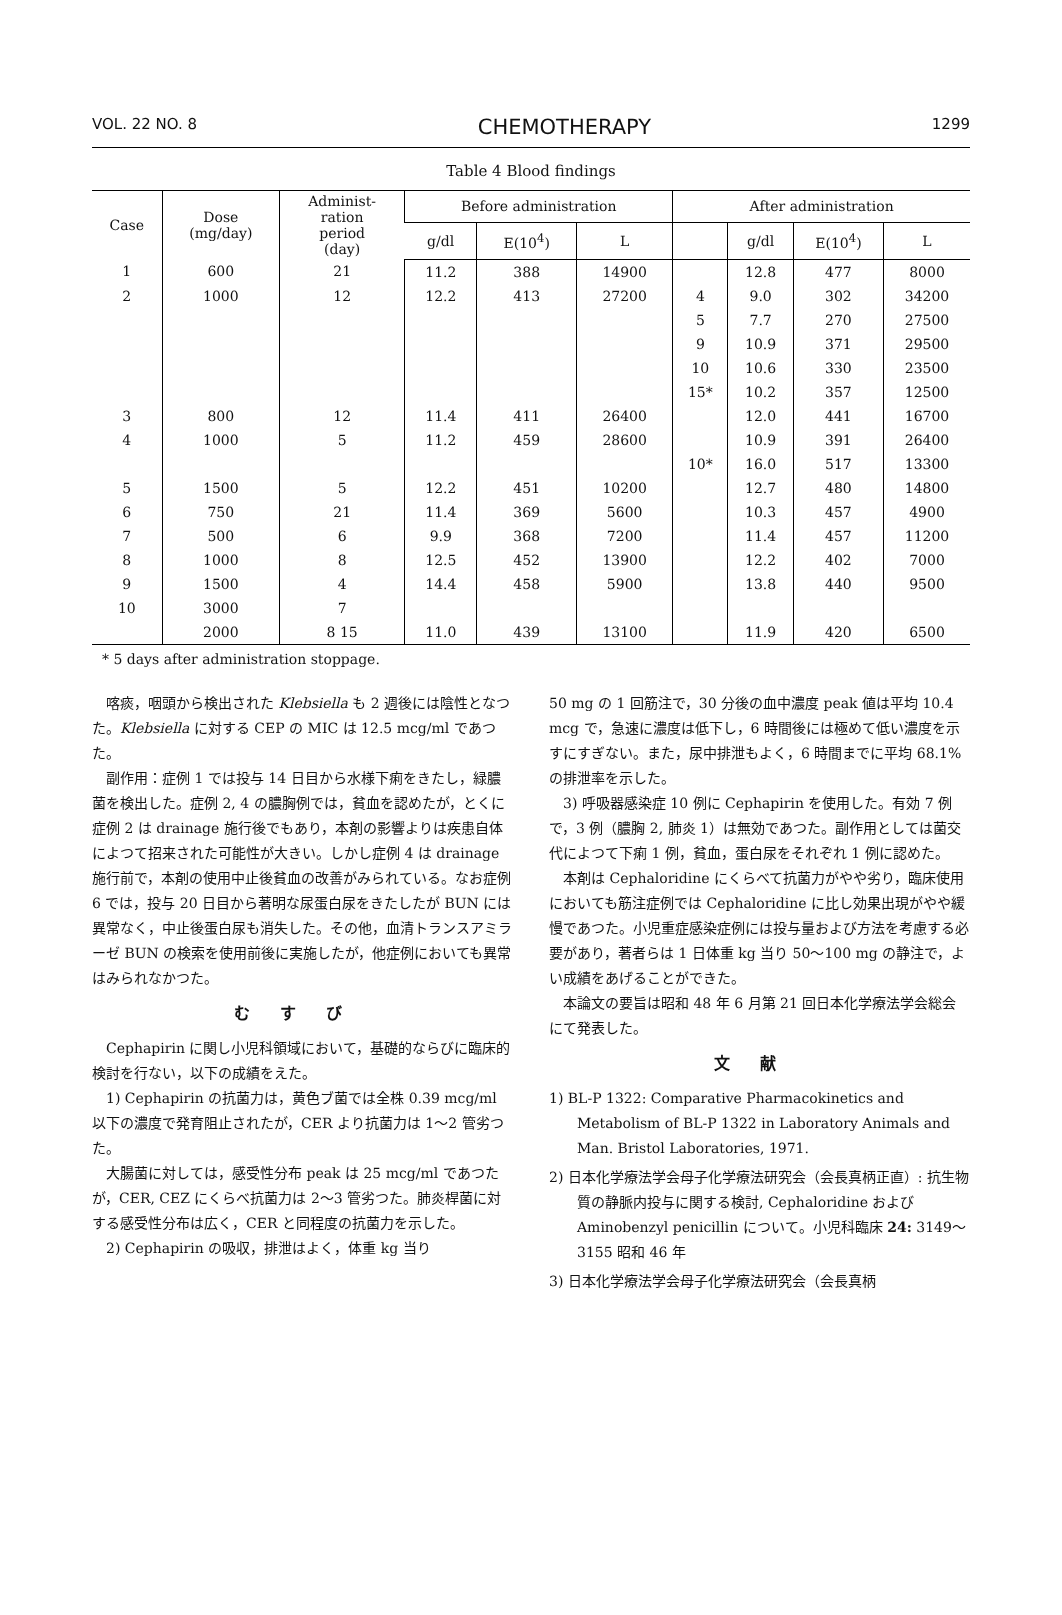VOL. 22 NO. 8 CHEMOTHERAPY 1299
Table 4 Blood findings
| Case | Dose (mg/day) | Administ- ration period (day) | Before administration | | | After administration | | | |
| --- | --- | --- | --- | --- | --- | --- | --- | --- | --- |
| | | | g/dl | E(10<sup>4</sup>) | L | | g/dl | E(10<sup>4</sup>) | L |
| 1 | 600 | 21 | 11.2 | 388 | 14900 | | 12.8 | 477 | 8000 |
| 2 | 1000 | 12 | 12.2 | 413 | 27200 | 4 | 9.0 | 302 | 34200 |
| | | | | | | 5 | 7.7 | 270 | 27500 |
| | | | | | | 9 | 10.9 | 371 | 29500 |
| | | | | | | 10 | 10.6 | 330 | 23500 |
| | | | | | | 15* | 10.2 | 357 | 12500 |
| 3 | 800 | 12 | 11.4 | 411 | 26400 | | 12.0 | 441 | 16700 |
| 4 | 1000 | 5 | 11.2 | 459 | 28600 | | 10.9 | 391 | 26400 |
| | | | | | | 10* | 16.0 | 517 | 13300 |
| 5 | 1500 | 5 | 12.2 | 451 | 10200 | | 12.7 | 480 | 14800 |
| 6 | 750 | 21 | 11.4 | 369 | 5600 | | 10.3 | 457 | 4900 |
| 7 | 500 | 6 | 9.9 | 368 | 7200 | | 11.4 | 457 | 11200 |
| 8 | 1000 | 8 | 12.5 | 452 | 13900 | | 12.2 | 402 | 7000 |
| 9 | 1500 | 4 | 14.4 | 458 | 5900 | | 13.8 | 440 | 9500 |
| 10 | 3000 | 7 | | | | | | | |
| | 2000 | 8 15 | 11.0 | 439 | 13100 | | 11.9 | 420 | 6500 |
* 5 days after administration stoppage.
喀痰，咽頭から検出された Klebsiella も 2 週後には陰性となつた。Klebsiella に対する CEP の MIC は 12.5 mcg/ml であつた。
副作用：症例 1 では投与 14 日目から水様下痢をきたし，緑膿菌を検出した。症例 2, 4 の膿胸例では，貧血を認めたが，とくに症例 2 は drainage 施行後でもあり，本剤の影響よりは疾患自体によつて招来された可能性が大きい。しかし症例 4 は drainage 施行前で，本剤の使用中止後貧血の改善がみられている。なお症例 6 では，投与 20 日目から著明な尿蛋白尿をきたしたが BUN には異常なく，中止後蛋白尿も消失した。その他，血清トランスアミラーゼ BUN の検索を使用前後に実施したが，他症例においても異常はみられなかつた。
むすび
Cephapirin に関し小児科領域において，基礎的ならびに臨床的検討を行ない，以下の成績をえた。
1) Cephapirin の抗菌力は，黄色ブ菌では全株 0.39 mcg/ml 以下の濃度で発育阻止されたが，CER より抗菌力は 1～2 管劣つた。
大腸菌に対しては，感受性分布 peak は 25 mcg/ml であつたが，CER, CEZ にくらべ抗菌力は 2～3 管劣つた。肺炎桿菌に対する感受性分布は広く，CER と同程度の抗菌力を示した。
2) Cephapirin の吸収，排泄はよく，体重 kg 当り
50 mg の 1 回筋注で，30 分後の血中濃度 peak 値は平均 10.4 mcg で，急速に濃度は低下し，6 時間後には極めて低い濃度を示すにすぎない。また，尿中排泄もよく，6 時間までに平均 68.1% の排泄率を示した。
3) 呼吸器感染症 10 例に Cephapirin を使用した。有効 7 例で，3 例（膿胸 2, 肺炎 1）は無効であつた。副作用としては菌交代によつて下痢 1 例，貧血，蛋白尿をそれぞれ 1 例に認めた。
本剤は Cephaloridine にくらべて抗菌力がやや劣り，臨床使用においても筋注症例では Cephaloridine に比し効果出現がやや緩慢であつた。小児重症感染症例には投与量および方法を考慮する必要があり，著者らは 1 日体重 kg 当り 50～100 mg の静注で，よい成績をあげることができた。
本論文の要旨は昭和 48 年 6 月第 21 回日本化学療法学会総会にて発表した。
文献
1) BL-P 1322: Comparative Pharmacokinetics and Metabolism of BL-P 1322 in Laboratory Animals and Man. Bristol Laboratories, 1971.
2) 日本化学療法学会母子化学療法研究会（会長真柄正直）: 抗生物質の静脈内投与に関する検討, Cephaloridine および Aminobenzyl penicillin について。小児科臨床 24: 3149～3155 昭和 46 年
3) 日本化学療法学会母子化学療法研究会（会長真柄